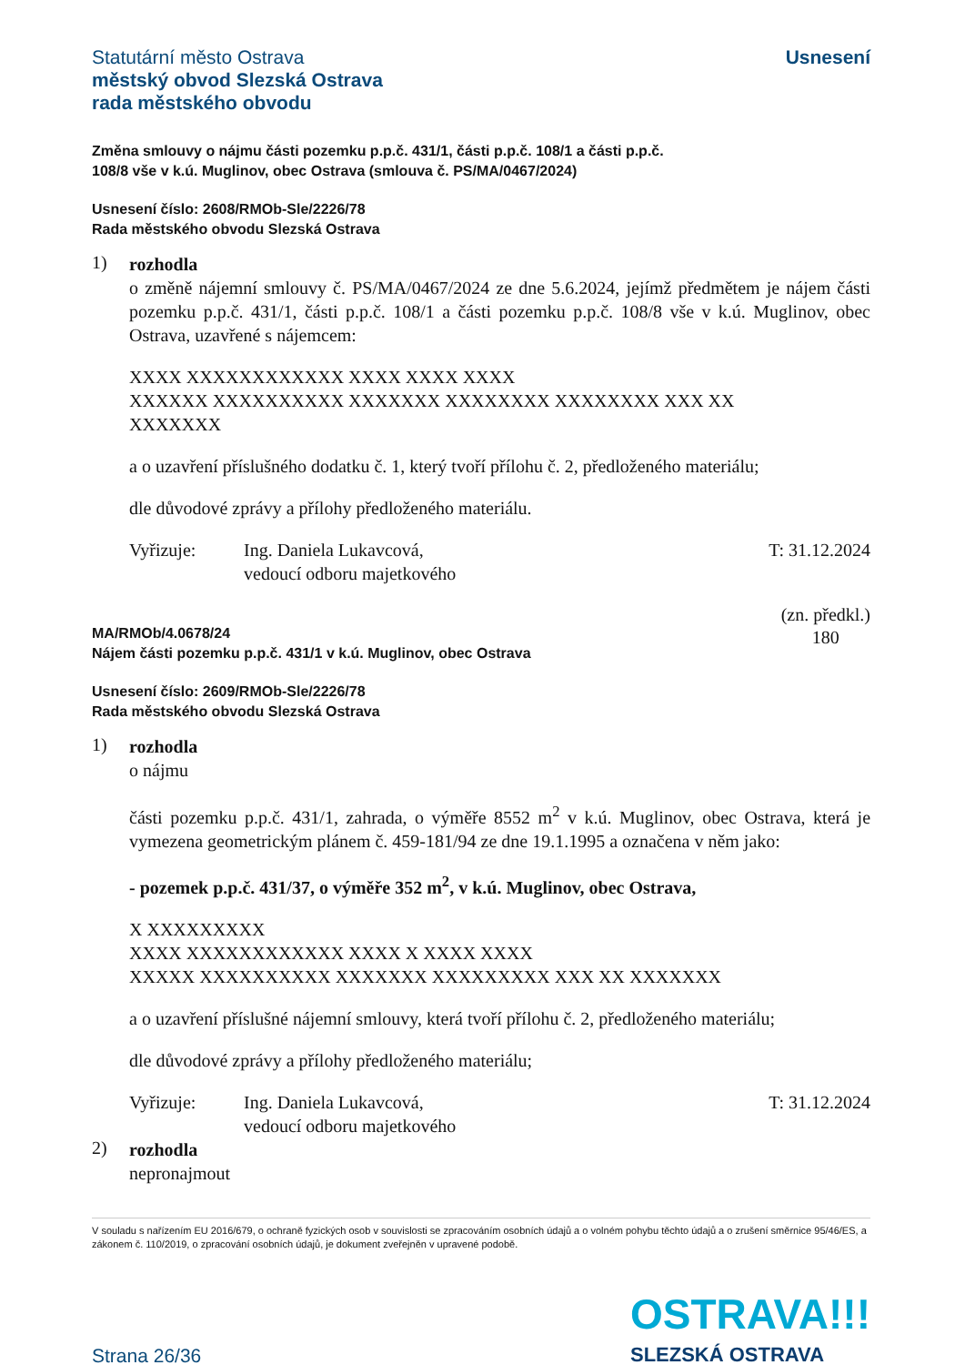Statutární město Ostrava
městský obvod Slezská Ostrava
rada městského obvodu
Usnesení
Změna smlouvy o nájmu části pozemku p.p.č. 431/1, části p.p.č. 108/1 a části p.p.č.
108/8 vše v k.ú. Muglinov, obec Ostrava (smlouva č. PS/MA/0467/2024)
Usnesení číslo: 2608/RMOb-Sle/2226/78
Rada městského obvodu Slezská Ostrava
1)
rozhodla
o změně nájemní smlouvy č. PS/MA/0467/2024 ze dne 5.6.2024, jejímž předmětem je nájem části pozemku p.p.č. 431/1, části p.p.č. 108/1 a části pozemku p.p.č. 108/8 vše v k.ú. Muglinov, obec Ostrava, uzavřené s nájemcem:
XXXX XXXXXXXXXXXX XXXX XXXX XXXX
XXXXXX XXXXXXXXXX XXXXXXX XXXXXXXX XXXXXXXX XXX XX
XXXXXXX
a o uzavření příslušného dodatku č. 1, který tvoří přílohu č. 2, předloženého materiálu;
dle důvodové zprávy a přílohy předloženého materiálu.
Vyřizuje: Ing. Daniela Lukavcová,
vedoucí odboru majetkového
T: 31.12.2024
MA/RMOb/4.0678/24
Nájem části pozemku p.p.č. 431/1 v k.ú. Muglinov, obec Ostrava
(zn. předkl.)
180
Usnesení číslo: 2609/RMOb-Sle/2226/78
Rada městského obvodu Slezská Ostrava
1)
rozhodla
o nájmu
části pozemku p.p.č. 431/1, zahrada, o výměře 8552 m<sup>2</sup> v k.ú. Muglinov, obec Ostrava, která je vymezena geometrickým plánem č. 459-181/94 ze dne 19.1.1995 a označena v něm jako:
- pozemek p.p.č. 431/37, o výměře 352 m<sup>2</sup>, v k.ú. Muglinov, obec Ostrava,
X XXXXXXXXX
XXXX XXXXXXXXXXXX XXXX X XXXX XXXX
XXXXX XXXXXXXXXX XXXXXXX XXXXXXXXX XXX XX XXXXXXX
a o uzavření příslušné nájemní smlouvy, která tvoří přílohu č. 2, předloženého materiálu;
dle důvodové zprávy a přílohy předloženého materiálu;
Vyřizuje: Ing. Daniela Lukavcová,
vedoucí odboru majetkového
T: 31.12.2024
2)
rozhodla
nepronajmout
V souladu s nařízením EU 2016/679, o ochraně fyzických osob v souvislosti se zpracováním osobních údajů a o volném pohybu těchto údajů a o zrušení směrnice 95/46/ES, a zákonem č. 110/2019, o zpracování osobních údajů, je dokument zveřejněn v upravené podobě.
Strana 26/36
OSTRAVA!!!
SLEZSKÁ OSTRAVA